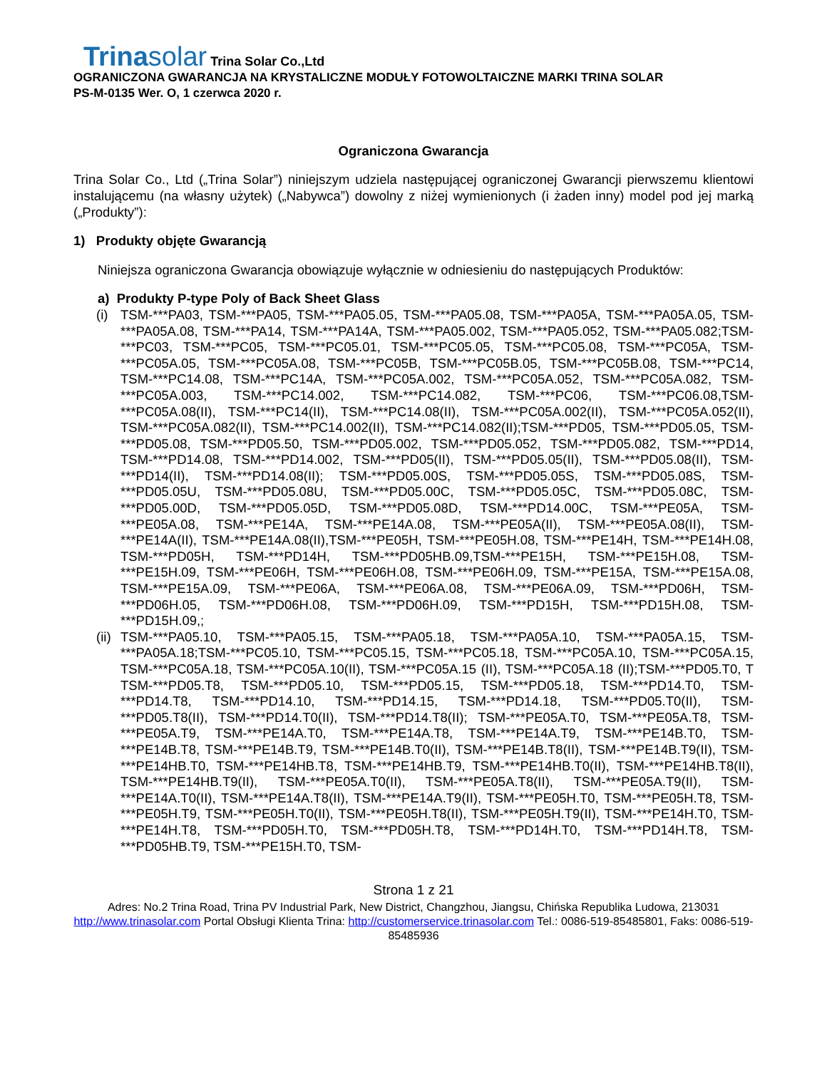Trinasolar Trina Solar Co.,Ltd
OGRANICZONA GWARANCJA NA KRYSTALICZNE MODUŁY FOTOWOLTAICZNE MARKI TRINA SOLAR
PS-M-0135 Wer. O, 1 czerwca 2020 r.
Ograniczona Gwarancja
Trina Solar Co., Ltd („Trina Solar”) niniejszym udziela następującej ograniczonej Gwarancji pierwszemu klientowi instalującemu (na własny użytek) („Nabywca”) dowolny z niżej wymienionych (i żaden inny) model pod jej marką („Produkty”):
1) Produkty objęte Gwarancją
Niniejsza ograniczona Gwarancja obowiązuje wyłącznie w odniesieniu do następujących Produktów:
a) Produkty P-type Poly of Back Sheet Glass
(i) TSM-***PA03, TSM-***PA05, TSM-***PA05.05, TSM-***PA05.08, TSM-***PA05A, TSM-***PA05A.05, TSM-***PA05A.08, TSM-***PA14, TSM-***PA14A, TSM-***PA05.002, TSM-***PA05.052, TSM-***PA05.082;TSM-***PC03, TSM-***PC05, TSM-***PC05.01, TSM-***PC05.05, TSM-***PC05.08, TSM-***PC05A, TSM-***PC05A.05, TSM-***PC05A.08, TSM-***PC05B, TSM-***PC05B.05, TSM-***PC05B.08, TSM-***PC14, TSM-***PC14.08, TSM-***PC14A, TSM-***PC05A.002, TSM-***PC05A.052, TSM-***PC05A.082, TSM-***PC05A.003, TSM-***PC14.002, TSM-***PC14.082, TSM-***PC06, TSM-***PC06.08,TSM-***PC05A.08(II), TSM-***PC14(II), TSM-***PC14.08(II), TSM-***PC05A.002(II), TSM-***PC05A.052(II), TSM-***PC05A.082(II), TSM-***PC14.002(II), TSM-***PC14.082(II);TSM-***PD05, TSM-***PD05.05, TSM-***PD05.08, TSM-***PD05.50, TSM-***PD05.002, TSM-***PD05.052, TSM-***PD05.082, TSM-***PD14, TSM-***PD14.08, TSM-***PD14.002, TSM-***PD05(II), TSM-***PD05.05(II), TSM-***PD05.08(II), TSM-***PD14(II), TSM-***PD14.08(II); TSM-***PD05.00S, TSM-***PD05.05S, TSM-***PD05.08S, TSM-***PD05.05U, TSM-***PD05.08U, TSM-***PD05.00C, TSM-***PD05.05C, TSM-***PD05.08C, TSM-***PD05.00D, TSM-***PD05.05D, TSM-***PD05.08D, TSM-***PD14.00C, TSM-***PE05A, TSM-***PE05A.08, TSM-***PE14A, TSM-***PE14A.08, TSM-***PE05A(II), TSM-***PE05A.08(II), TSM-***PE14A(II), TSM-***PE14A.08(II),TSM-***PE05H, TSM-***PE05H.08, TSM-***PE14H, TSM-***PE14H.08, TSM-***PD05H, TSM-***PD14H, TSM-***PD05HB.09,TSM-***PE15H, TSM-***PE15H.08, TSM-***PE15H.09, TSM-***PE06H, TSM-***PE06H.08, TSM-***PE06H.09, TSM-***PE15A, TSM-***PE15A.08, TSM-***PE15A.09, TSM-***PE06A, TSM-***PE06A.08, TSM-***PE06A.09, TSM-***PD06H, TSM-***PD06H.05, TSM-***PD06H.08, TSM-***PD06H.09, TSM-***PD15H, TSM-***PD15H.08, TSM-***PD15H.09,;
(ii) TSM-***PA05.10, TSM-***PA05.15, TSM-***PA05.18, TSM-***PA05A.10, TSM-***PA05A.15, TSM-***PA05A.18;TSM-***PC05.10, TSM-***PC05.15, TSM-***PC05.18, TSM-***PC05A.10, TSM-***PC05A.15, TSM-***PC05A.18, TSM-***PC05A.10(II), TSM-***PC05A.15 (II), TSM-***PC05A.18 (II);TSM-***PD05.T0, T TSM-***PD05.T8, TSM-***PD05.10, TSM-***PD05.15, TSM-***PD05.18, TSM-***PD14.T0, TSM-***PD14.T8, TSM-***PD14.10, TSM-***PD14.15, TSM-***PD14.18, TSM-***PD05.T0(II), TSM-***PD05.T8(II), TSM-***PD14.T0(II), TSM-***PD14.T8(II); TSM-***PE05A.T0, TSM-***PE05A.T8, TSM-***PE05A.T9, TSM-***PE14A.T0, TSM-***PE14A.T8, TSM-***PE14A.T9, TSM-***PE14B.T0, TSM-***PE14B.T8, TSM-***PE14B.T9, TSM-***PE14B.T0(II), TSM-***PE14B.T8(II), TSM-***PE14B.T9(II), TSM-***PE14HB.T0, TSM-***PE14HB.T8, TSM-***PE14HB.T9, TSM-***PE14HB.T0(II), TSM-***PE14HB.T8(II), TSM-***PE14HB.T9(II), TSM-***PE05A.T0(II), TSM-***PE05A.T8(II), TSM-***PE05A.T9(II), TSM-***PE14A.T0(II), TSM-***PE14A.T8(II), TSM-***PE14A.T9(II), TSM-***PE05H.T0, TSM-***PE05H.T8, TSM-***PE05H.T9, TSM-***PE05H.T0(II), TSM-***PE05H.T8(II), TSM-***PE05H.T9(II), TSM-***PE14H.T0, TSM-***PE14H.T8, TSM-***PD05H.T0, TSM-***PD05H.T8, TSM-***PD14H.T0, TSM-***PD14H.T8, TSM-***PD05HB.T9, TSM-***PE15H.T0, TSM-
Strona 1 z 21
Adres: No.2 Trina Road, Trina PV Industrial Park, New District, Changzhou, Jiangsu, Chińska Republika Ludowa, 213031
http://www.trinasolar.com Portal Obsługi Klienta Trina: http://customerservice.trinasolar.com Tel.: 0086-519-85485801, Faks: 0086-519-85485936